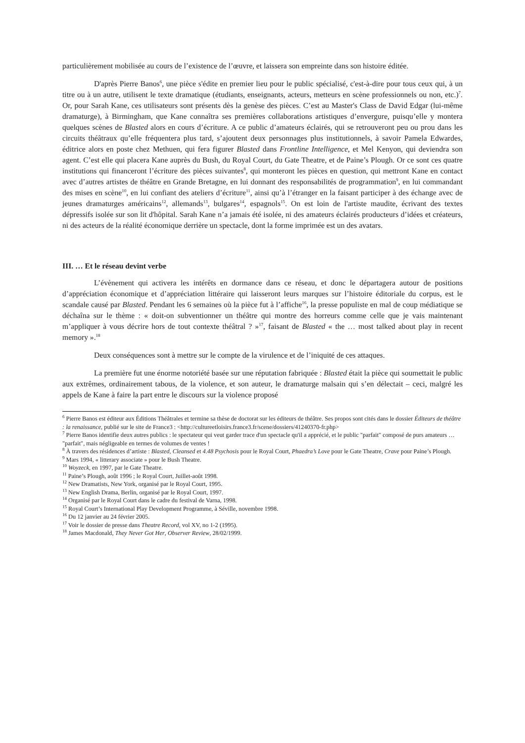particulièrement mobilisée au cours de l’existence de l’œuvre, et laissera son empreinte dans son histoire éditée.
D'après Pierre Banos<sup>6</sup>, une pièce s'édite en premier lieu pour le public spécialisé, c'est-à-dire pour tous ceux qui, à un titre ou à un autre, utilisent le texte dramatique (étudiants, enseignants, acteurs, metteurs en scène professionnels ou non, etc.)<sup>7</sup>. Or, pour Sarah Kane, ces utilisateurs sont présents dès la genèse des pièces. C’est au Master's Class de David Edgar (lui-même dramaturge), à Birmingham, que Kane connaîtra ses premières collaborations artistiques d’envergure, puisqu’elle y montera quelques scènes de Blasted alors en cours d’écriture. A ce public d’amateurs éclairés, qui se retrouveront peu ou prou dans les circuits théâtraux qu’elle fréquentera plus tard, s’ajoutent deux personnages plus institutionnels, à savoir Pamela Edwardes, éditrice alors en poste chez Methuen, qui fera figurer Blasted dans Frontline Intelligence, et Mel Kenyon, qui deviendra son agent. C’est elle qui placera Kane auprès du Bush, du Royal Court, du Gate Theatre, et de Paine’s Plough. Or ce sont ces quatre institutions qui financeront l’écriture des pièces suivantes<sup>8</sup>, qui monteront les pièces en question, qui mettront Kane en contact avec d’autres artistes de théâtre en Grande Bretagne, en lui donnant des responsabilités de programmation<sup>9</sup>, en lui commandant des mises en scène<sup>10</sup>, en lui confiant des ateliers d’écriture<sup>11</sup>, ainsi qu’à l’étranger en la faisant participer à des échange avec de jeunes dramaturges américains<sup>12</sup>, allemands<sup>13</sup>, bulgares<sup>14</sup>, espagnols<sup>15</sup>. On est loin de l'artiste maudite, écrivant des textes dépressifs isolée sur son lit d'hôpital. Sarah Kane n’a jamais été isolée, ni des amateurs éclairés producteurs d’idées et créateurs, ni des acteurs de la réalité économique derrière un spectacle, dont la forme imprimée est un des avatars.
III. … Et le réseau devint verbe
L’évènement qui activera les intérêts en dormance dans ce réseau, et donc le départagera autour de positions d’appréciation économique et d’appréciation littéraire qui laisseront leurs marques sur l’histoire éditoriale du corpus, est le scandale causé par Blasted. Pendant les 6 semaines où la pièce fut à l’affiche<sup>16</sup>, la presse populiste en mal de coup médiatique se déchaîna sur le thème : « doit-on subventionner un théâtre qui montre des horreurs comme celle que je vais maintenant m’appliquer à vous décrire hors de tout contexte théâtral ? »<sup>17</sup>, faisant de Blasted « the … most talked about play in recent memory ».<sup>18</sup>
Deux conséquences sont à mettre sur le compte de la virulence et de l’iniquité de ces attaques.
La première fut une énorme notoriété basée sur une réputation fabriquée : Blasted était la pièce qui soumettait le public aux extrêmes, ordinairement tabous, de la violence, et son auteur, le dramaturge malsain qui s’en délectait – ceci, malgré les appels de Kane à faire la part entre le discours sur la violence proposé
<sup>6</sup> Pierre Banos est éditeur aux Éditions Théâtrales et termine sa thèse de doctorat sur les éditeurs de théâtre. Ses propos sont cités dans le dossier Éditeurs de théâtre : la renaissance, publié sur le site de France3 : <http://cultureetloisirs.france3.fr/scene/dossiers/41240370-fr.php>
<sup>7</sup> Pierre Banos identifie deux autres publics : le spectateur qui veut garder trace d'un spectacle qu'il a apprécié, et le public "parfait" composé de purs amateurs … "parfait", mais négligeable en termes de volumes de ventes !
<sup>8</sup> À travers des résidences d’artiste : Blasted, Cleansed et 4.48 Psychosis pour le Royal Court, Phaedra’s Love pour le Gate Theatre, Crave pour Paine’s Plough.
<sup>9</sup> Mars 1994, « litterary associate » pour le Bush Theatre.
<sup>10</sup> Woyzeck, en 1997, par le Gate Theatre.
<sup>11</sup> Paine’s Plough, août 1996 ; le Royal Court, Juillet-août 1998.
<sup>12</sup> New Dramatists, New York, organisé par le Royal Court, 1995.
<sup>13</sup> New English Drama, Berlin, organisé par le Royal Court, 1997.
<sup>14</sup> Organisé par le Royal Court dans le cadre du festival de Varna, 1998.
<sup>15</sup> Royal Court’s International Play Development Programme, à Séville, novembre 1998.
<sup>16</sup> Du 12 janvier au 24 février 2005.
<sup>17</sup> Voir le dossier de presse dans Theatre Record, vol XV, no 1-2 (1995).
<sup>18</sup> James Macdonald, They Never Got Her, Observer Review, 28/02/1999.